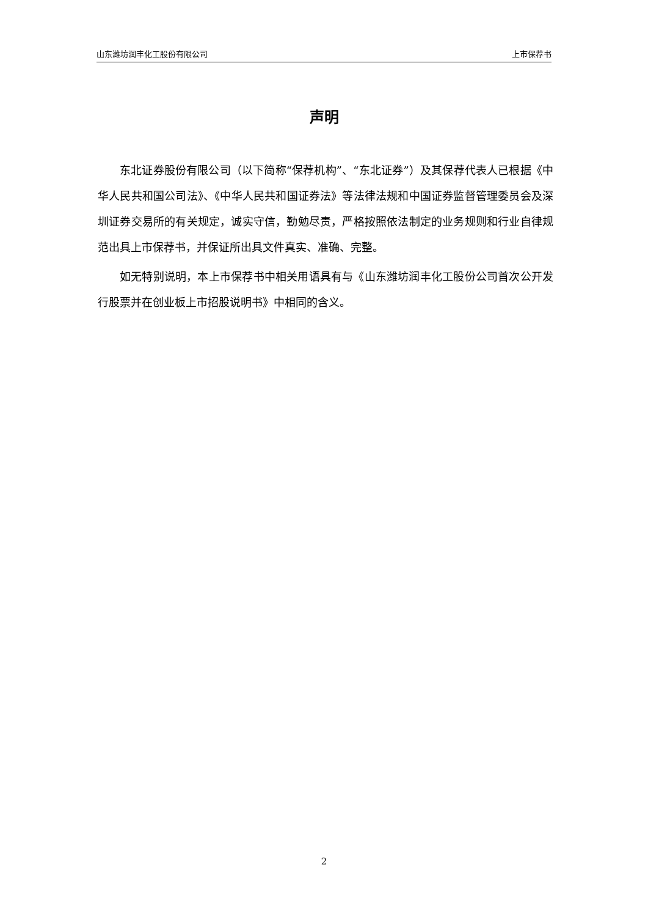山东潍坊润丰化工股份有限公司 上市保荐书
声明
东北证券股份有限公司（以下简称“保荐机构”、“东北证券”）及其保荐代表人已根据《中华人民共和国公司法》、《中华人民共和国证券法》等法律法规和中国证券监督管理委员会及深圳证券交易所的有关规定，诚实守信，勤勉尽责，严格按照依法制定的业务规则和行业自律规范出具上市保荐书，并保证所出具文件真实、准确、完整。
如无特别说明，本上市保荐书中相关用语具有与《山东潍坊润丰化工股份公司首次公开发行股票并在创业板上市招股说明书》中相同的含义。
2